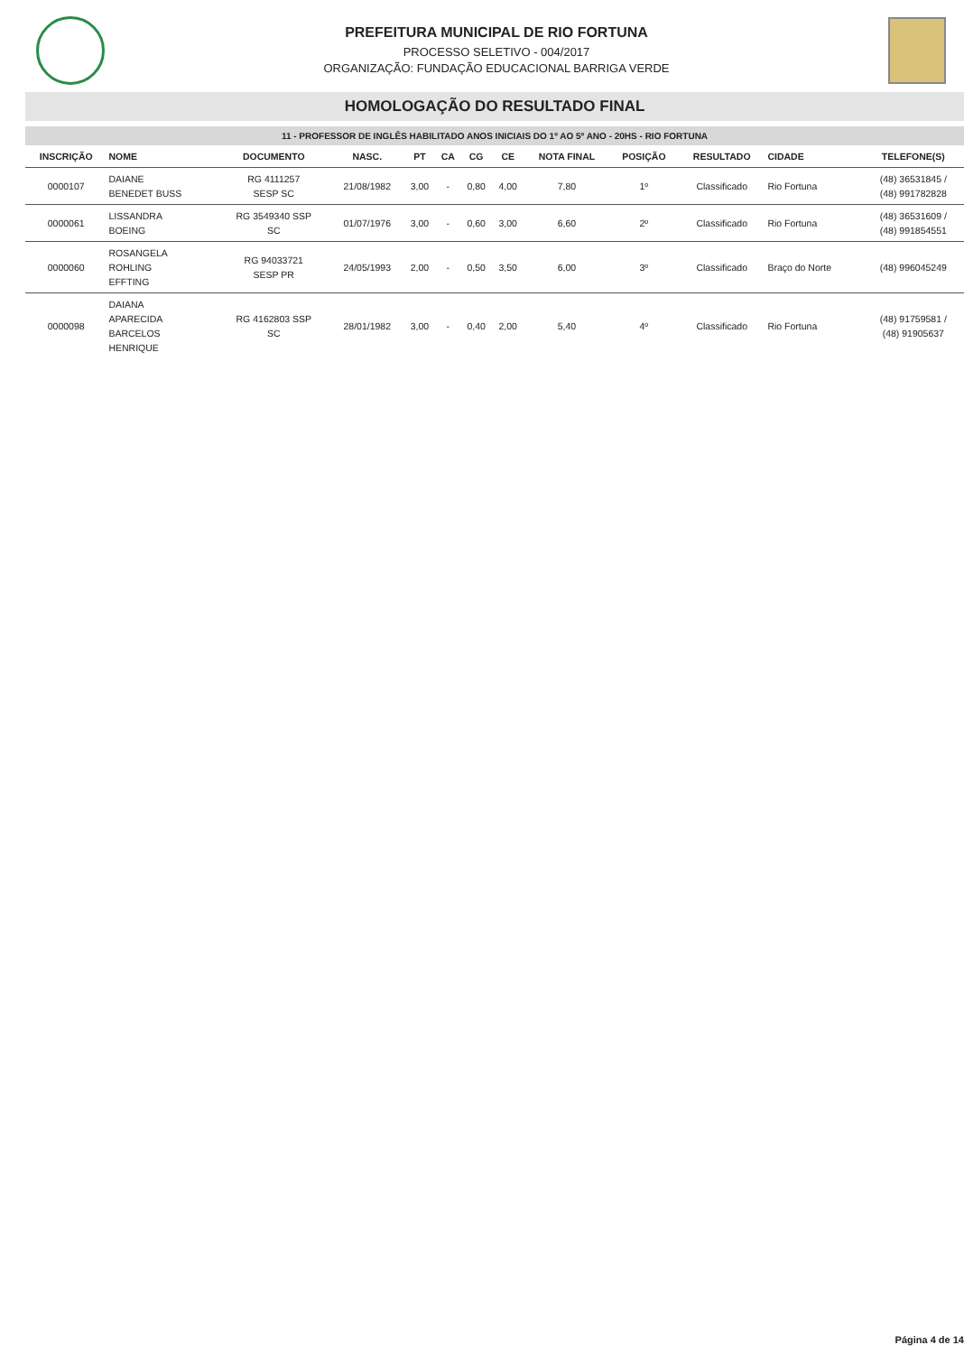PREFEITURA MUNICIPAL DE RIO FORTUNA
PROCESSO SELETIVO - 004/2017
ORGANIZAÇÃO: FUNDAÇÃO EDUCACIONAL BARRIGA VERDE
HOMOLOGAÇÃO DO RESULTADO FINAL
11 - PROFESSOR DE INGLÊS HABILITADO ANOS INICIAIS DO 1º AO 5º ANO - 20HS - RIO FORTUNA
| INSCRIÇÃO | NOME | DOCUMENTO | NASC. | PT | CA | CG | CE | NOTA FINAL | POSIÇÃO | RESULTADO | CIDADE | TELEFONE(S) |
| --- | --- | --- | --- | --- | --- | --- | --- | --- | --- | --- | --- | --- |
| 0000107 | DAIANE BENEDET BUSS | RG 4111257 SESP SC | 21/08/1982 | 3,00 | - | 0,80 | 4,00 | 7,80 | 1º | Classificado | Rio Fortuna | (48) 36531845 / (48) 991782828 |
| 0000061 | LISSANDRA BOEING | RG 3549340 SSP SC | 01/07/1976 | 3,00 | - | 0,60 | 3,00 | 6,60 | 2º | Classificado | Rio Fortuna | (48) 36531609 / (48) 991854551 |
| 0000060 | ROSANGELA ROHLING EFFTING | RG 94033721 SESP PR | 24/05/1993 | 2,00 | - | 0,50 | 3,50 | 6,00 | 3º | Classificado | Braço do Norte | (48) 996045249 |
| 0000098 | DAIANA APARECIDA BARCELOS HENRIQUE | RG 4162803 SSP SC | 28/01/1982 | 3,00 | - | 0,40 | 2,00 | 5,40 | 4º | Classificado | Rio Fortuna | (48) 91759581 / (48) 91905637 |
Página 4 de 14